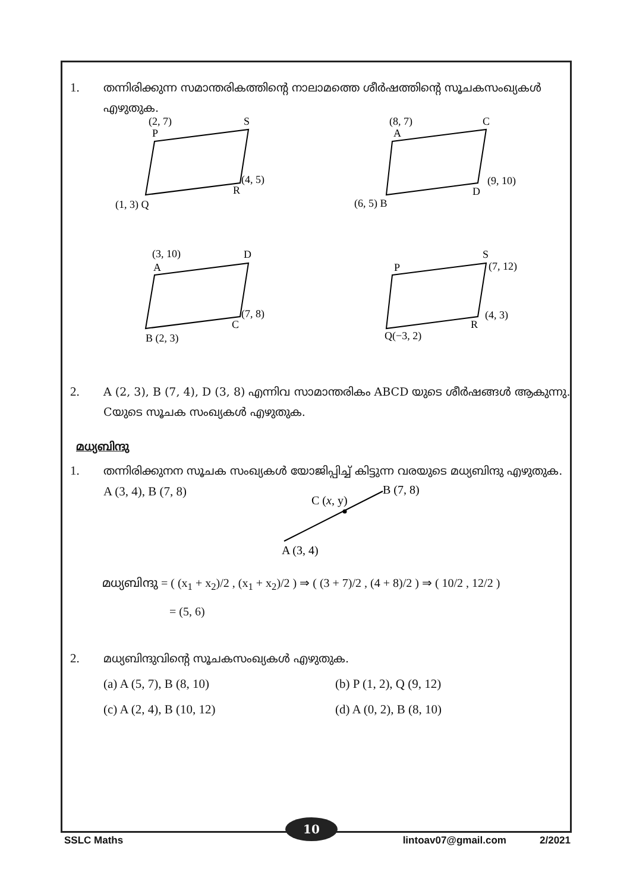1. തന്നിരിക്കുന്ന സമാന്തരികത്തിന്റെ നാലാമത്തെ ശീർഷത്തിന്റെ സൂചകസംഖ്യകൾ എഴുതുക.
(2, 7)
P
S
(4, 5)
R
(1, 3) Q
(8, 7)
A
C
(9, 10)
D
(6, 5) B
(3, 10)
A
D
(7, 8)
C
B (2, 3)
P
S
(7, 12)
(4, 3)
R
Q(−3, 2)
2. A (2, 3), B (7, 4), D (3, 8) എന്നിവ സാമാന്തരികം ABCD യുടെ ശീർഷങ്ങൾ ആകുന്നു. Cയുടെ സൂചക സംഖ്യകൾ എഴുതുക.
മധ്യബിന്ദു
1. തന്നിരിക്കുനന സൂചക സംഖ്യകൾ യോജിപ്പിച്ച് കിട്ടുന്ന വരയുടെ മധ്യബിന്ദു എഴുതുക.
A (3, 4), B (7, 8)
C (x, y)
B (7, 8)
A (3, 4)
മധ്യബിന്ദു = ( (x<sub>1</sub> + x<sub>2</sub>)/2 , (x<sub>1</sub> + x<sub>2</sub>)/2 ) ⇒ ( (3 + 7)/2 , (4 + 8)/2 ) ⇒ ( 10/2 , 12/2 )
= (5, 6)
2. മധ്യബിന്ദുവിന്റെ സൂചകസംഖ്യകൾ എഴുതുക.
(a) A (5, 7), B (8, 10)
(b) P (1, 2), Q (9, 12)
(c) A (2, 4), B (10, 12)
(d) A (0, 2), B (8, 10)
10
SSLC Maths lintoav07@gmail.com 2/2021